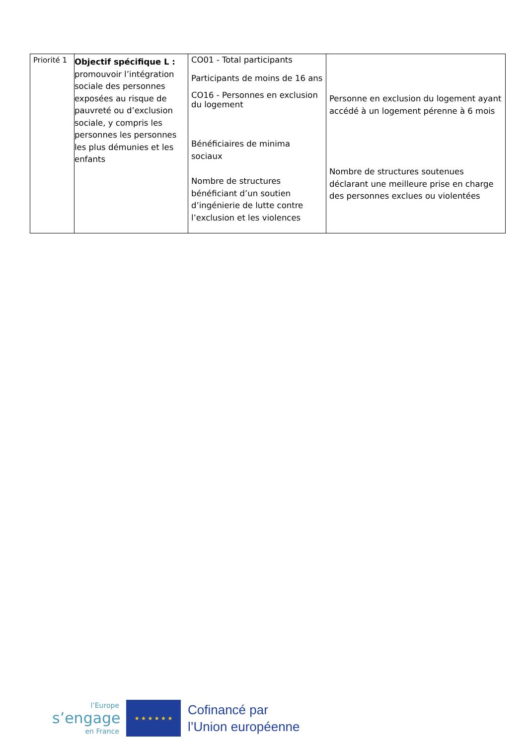| Priorité 1 | Objectif spécifique L : promouvoir l’intégration sociale des personnes exposées au risque de pauvreté ou d’exclusion sociale, y compris les personnes les personnes les plus démunies et les enfants | CO01 - Total participants Participants de moins de 16 ans CO16 - Personnes en exclusion du logement Bénéficiaires de minima sociaux Nombre de structures bénéficiant d’un soutien d’ingénierie de lutte contre l’exclusion et les violences | Personne en exclusion du logement ayant accédé à un logement pérenne à 6 mois Nombre de structures soutenues déclarant une meilleure prise en charge des personnes exclues ou violentées |
l’Europe
s’engage
en France
★ ★ ★ ★ ★ ★
Cofinancé par
l’Union européenne